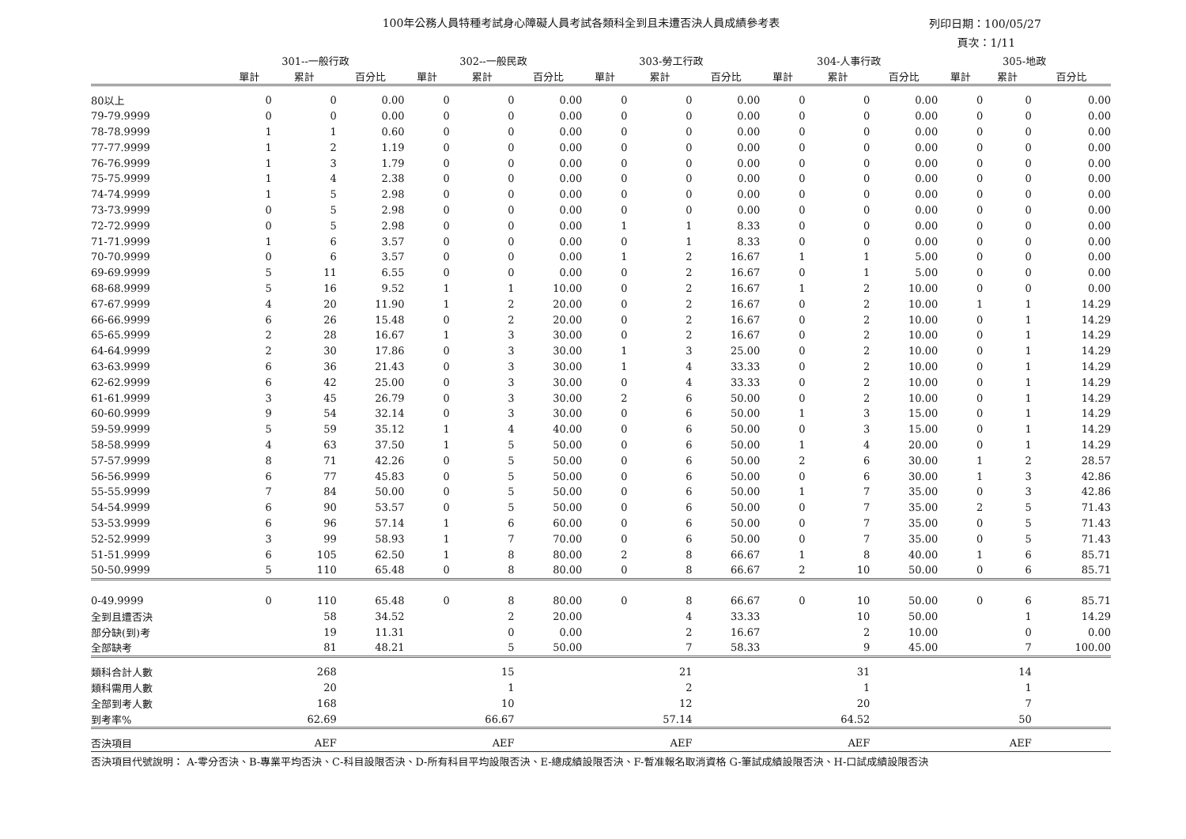100年公務人員特種考試身心障礙人員考試各類科全到且未遭否決人員成績參考表
列印日期：100/05/27
頁次：1/11
| | 301--一般行政 | | | 302--一般民政 | | | 303-勞工行政 | | | 304-人事行政 | | | 305-地政 | | |
| --- | --- | --- | --- | --- | --- | --- | --- | --- | --- | --- | --- | --- | --- | --- | --- |
| | 單計 | 累計 | 百分比 | 單計 | 累計 | 百分比 | 單計 | 累計 | 百分比 | 單計 | 累計 | 百分比 | 單計 | 累計 | 百分比 |
| 80以上 | 0 | 0 | 0.00 | 0 | 0 | 0.00 | 0 | 0 | 0.00 | 0 | 0 | 0.00 | 0 | 0 | 0.00 |
| 79-79.9999 | 0 | 0 | 0.00 | 0 | 0 | 0.00 | 0 | 0 | 0.00 | 0 | 0 | 0.00 | 0 | 0 | 0.00 |
| 78-78.9999 | 1 | 1 | 0.60 | 0 | 0 | 0.00 | 0 | 0 | 0.00 | 0 | 0 | 0.00 | 0 | 0 | 0.00 |
| 77-77.9999 | 1 | 2 | 1.19 | 0 | 0 | 0.00 | 0 | 0 | 0.00 | 0 | 0 | 0.00 | 0 | 0 | 0.00 |
| 76-76.9999 | 1 | 3 | 1.79 | 0 | 0 | 0.00 | 0 | 0 | 0.00 | 0 | 0 | 0.00 | 0 | 0 | 0.00 |
| 75-75.9999 | 1 | 4 | 2.38 | 0 | 0 | 0.00 | 0 | 0 | 0.00 | 0 | 0 | 0.00 | 0 | 0 | 0.00 |
| 74-74.9999 | 1 | 5 | 2.98 | 0 | 0 | 0.00 | 0 | 0 | 0.00 | 0 | 0 | 0.00 | 0 | 0 | 0.00 |
| 73-73.9999 | 0 | 5 | 2.98 | 0 | 0 | 0.00 | 0 | 0 | 0.00 | 0 | 0 | 0.00 | 0 | 0 | 0.00 |
| 72-72.9999 | 0 | 5 | 2.98 | 0 | 0 | 0.00 | 1 | 1 | 8.33 | 0 | 0 | 0.00 | 0 | 0 | 0.00 |
| 71-71.9999 | 1 | 6 | 3.57 | 0 | 0 | 0.00 | 0 | 1 | 8.33 | 0 | 0 | 0.00 | 0 | 0 | 0.00 |
| 70-70.9999 | 0 | 6 | 3.57 | 0 | 0 | 0.00 | 1 | 2 | 16.67 | 1 | 1 | 5.00 | 0 | 0 | 0.00 |
| 69-69.9999 | 5 | 11 | 6.55 | 0 | 0 | 0.00 | 0 | 2 | 16.67 | 0 | 1 | 5.00 | 0 | 0 | 0.00 |
| 68-68.9999 | 5 | 16 | 9.52 | 1 | 1 | 10.00 | 0 | 2 | 16.67 | 1 | 2 | 10.00 | 0 | 0 | 0.00 |
| 67-67.9999 | 4 | 20 | 11.90 | 1 | 2 | 20.00 | 0 | 2 | 16.67 | 0 | 2 | 10.00 | 1 | 1 | 14.29 |
| 66-66.9999 | 6 | 26 | 15.48 | 0 | 2 | 20.00 | 0 | 2 | 16.67 | 0 | 2 | 10.00 | 0 | 1 | 14.29 |
| 65-65.9999 | 2 | 28 | 16.67 | 1 | 3 | 30.00 | 0 | 2 | 16.67 | 0 | 2 | 10.00 | 0 | 1 | 14.29 |
| 64-64.9999 | 2 | 30 | 17.86 | 0 | 3 | 30.00 | 1 | 3 | 25.00 | 0 | 2 | 10.00 | 0 | 1 | 14.29 |
| 63-63.9999 | 6 | 36 | 21.43 | 0 | 3 | 30.00 | 1 | 4 | 33.33 | 0 | 2 | 10.00 | 0 | 1 | 14.29 |
| 62-62.9999 | 6 | 42 | 25.00 | 0 | 3 | 30.00 | 0 | 4 | 33.33 | 0 | 2 | 10.00 | 0 | 1 | 14.29 |
| 61-61.9999 | 3 | 45 | 26.79 | 0 | 3 | 30.00 | 2 | 6 | 50.00 | 0 | 2 | 10.00 | 0 | 1 | 14.29 |
| 60-60.9999 | 9 | 54 | 32.14 | 0 | 3 | 30.00 | 0 | 6 | 50.00 | 1 | 3 | 15.00 | 0 | 1 | 14.29 |
| 59-59.9999 | 5 | 59 | 35.12 | 1 | 4 | 40.00 | 0 | 6 | 50.00 | 0 | 3 | 15.00 | 0 | 1 | 14.29 |
| 58-58.9999 | 4 | 63 | 37.50 | 1 | 5 | 50.00 | 0 | 6 | 50.00 | 1 | 4 | 20.00 | 0 | 1 | 14.29 |
| 57-57.9999 | 8 | 71 | 42.26 | 0 | 5 | 50.00 | 0 | 6 | 50.00 | 2 | 6 | 30.00 | 1 | 2 | 28.57 |
| 56-56.9999 | 6 | 77 | 45.83 | 0 | 5 | 50.00 | 0 | 6 | 50.00 | 0 | 6 | 30.00 | 1 | 3 | 42.86 |
| 55-55.9999 | 7 | 84 | 50.00 | 0 | 5 | 50.00 | 0 | 6 | 50.00 | 1 | 7 | 35.00 | 0 | 3 | 42.86 |
| 54-54.9999 | 6 | 90 | 53.57 | 0 | 5 | 50.00 | 0 | 6 | 50.00 | 0 | 7 | 35.00 | 2 | 5 | 71.43 |
| 53-53.9999 | 6 | 96 | 57.14 | 1 | 6 | 60.00 | 0 | 6 | 50.00 | 0 | 7 | 35.00 | 0 | 5 | 71.43 |
| 52-52.9999 | 3 | 99 | 58.93 | 1 | 7 | 70.00 | 0 | 6 | 50.00 | 0 | 7 | 35.00 | 0 | 5 | 71.43 |
| 51-51.9999 | 6 | 105 | 62.50 | 1 | 8 | 80.00 | 2 | 8 | 66.67 | 1 | 8 | 40.00 | 1 | 6 | 85.71 |
| 50-50.9999 | 5 | 110 | 65.48 | 0 | 8 | 80.00 | 0 | 8 | 66.67 | 2 | 10 | 50.00 | 0 | 6 | 85.71 |
| 0-49.9999 | 0 | 110 | 65.48 | 0 | 8 | 80.00 | 0 | 8 | 66.67 | 0 | 10 | 50.00 | 0 | 6 | 85.71 |
| 全到且遭否決 | | 58 | 34.52 | | 2 | 20.00 | | 4 | 33.33 | | 10 | 50.00 | | 1 | 14.29 |
| 部分缺(到)考 | | 19 | 11.31 | | 0 | 0.00 | | 2 | 16.67 | | 2 | 10.00 | | 0 | 0.00 |
| 全部缺考 | | 81 | 48.21 | | 5 | 50.00 | | 7 | 58.33 | | 9 | 45.00 | | 7 | 100.00 |
| 類科合計人數 | | 268 | | | 15 | | | 21 | | | 31 | | | 14 | |
| 類科需用人數 | | 20 | | | 1 | | | 2 | | | 1 | | | 1 | |
| 全部到考人數 | | 168 | | | 10 | | | 12 | | | 20 | | | 7 | |
| 到考率% | | 62.69 | | | 66.67 | | | 57.14 | | | 64.52 | | | 50 | |
| 否決項目 | | AEF | | | AEF | | | AEF | | | AEF | | | AEF | |
否決項目代號說明： A-零分否決、B-專業平均否決、C-科目設限否決、D-所有科目平均設限否決、E-總成績設限否決、F-暫准報名取消資格 G-筆試成績設限否決、H-口試成績設限否決